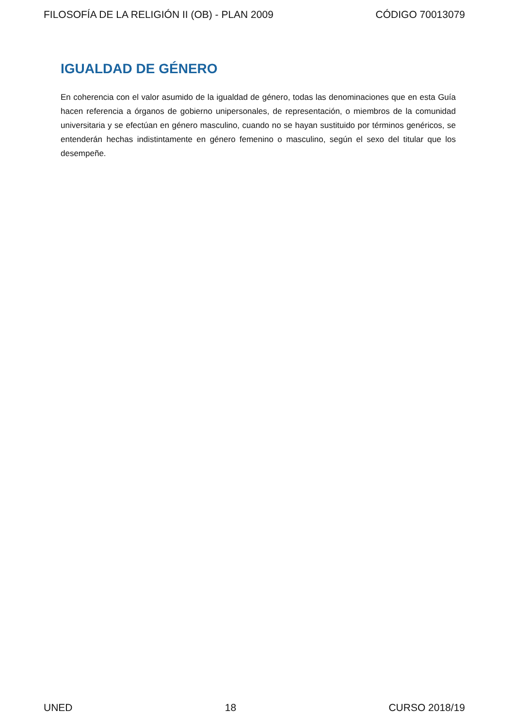FILOSOFÍA DE LA RELIGIÓN II (OB) - PLAN 2009 CÓDIGO 70013079
IGUALDAD DE GÉNERO
En coherencia con el valor asumido de la igualdad de género, todas las denominaciones que en esta Guía hacen referencia a órganos de gobierno unipersonales, de representación, o miembros de la comunidad universitaria y se efectúan en género masculino, cuando no se hayan sustituido por términos genéricos, se entenderán hechas indistintamente en género femenino o masculino, según el sexo del titular que los desempeñe.
UNED 18 CURSO 2018/19